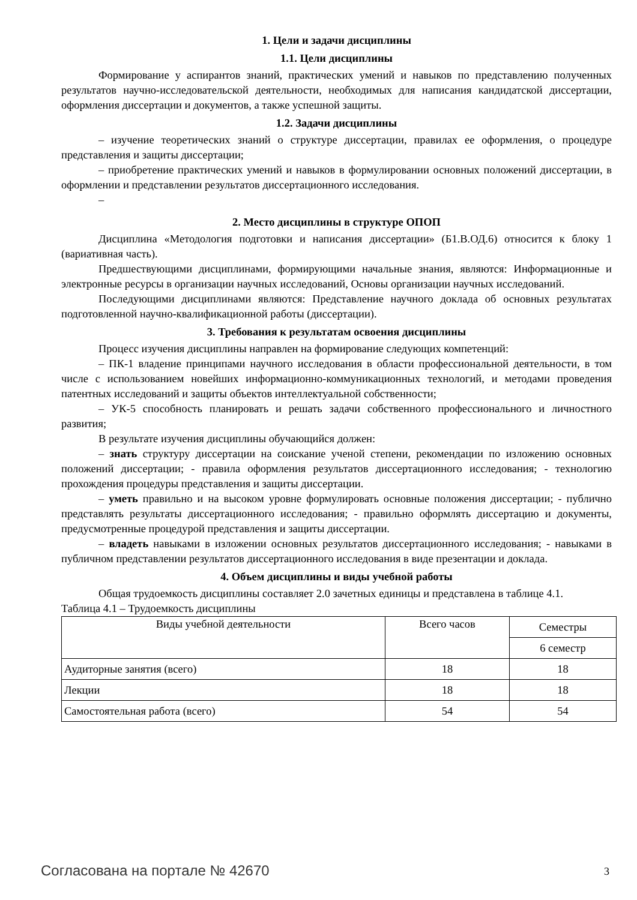1. Цели и задачи дисциплины
1.1. Цели дисциплины
Формирование у аспирантов знаний, практических умений и навыков по представлению полученных результатов научно-исследовательской деятельности, необходимых для написания кандидатской диссертации, оформления диссертации и документов, а также успешной защиты.
1.2. Задачи дисциплины
– изучение теоретических знаний о структуре диссертации, правилах ее оформления, о процедуре представления и защиты диссертации;
– приобретение практических умений и навыков в формулировании основных положений диссертации, в оформлении и представлении результатов диссертационного исследования.
–
2. Место дисциплины в структуре ОПОП
Дисциплина «Методология подготовки и написания диссертации» (Б1.В.ОД.6) относится к блоку 1 (вариативная часть).
Предшествующими дисциплинами, формирующими начальные знания, являются: Информационные и электронные ресурсы в организации научных исследований, Основы организации научных исследований.
Последующими дисциплинами являются: Представление научного доклада об основных результатах подготовленной научно-квалификационной работы (диссертации).
3. Требования к результатам освоения дисциплины
Процесс изучения дисциплины направлен на формирование следующих компетенций:
– ПК-1 владение принципами научного исследования в области профессиональной деятельности, в том числе с использованием новейших информационно-коммуникационных технологий, и методами проведения патентных исследований и защиты объектов интеллектуальной собственности;
– УК-5 способность планировать и решать задачи собственного профессионального и личностного развития;
В результате изучения дисциплины обучающийся должен:
– знать структуру диссертации на соискание ученой степени, рекомендации по изложению основных положений диссертации; - правила оформления результатов диссертационного исследования; - технологию прохождения процедуры представления и защиты диссертации.
– уметь правильно и на высоком уровне формулировать основные положения диссертации; - публично представлять результаты диссертационного исследования; - правильно оформлять диссертацию и документы, предусмотренные процедурой представления и защиты диссертации.
– владеть навыками в изложении основных результатов диссертационного исследования; - навыками в публичном представлении результатов диссертационного исследования в виде презентации и доклада.
4. Объем дисциплины и виды учебной работы
Общая трудоемкость дисциплины составляет 2.0 зачетных единицы и представлена в таблице 4.1.
Таблица 4.1 – Трудоемкость дисциплины
| Виды учебной деятельности | Всего часов | Семестры |
| --- | --- | --- |
| | | 6 семестр |
| Аудиторные занятия (всего) | 18 | 18 |
| Лекции | 18 | 18 |
| Самостоятельная работа (всего) | 54 | 54 |
Согласована на портале № 42670 3